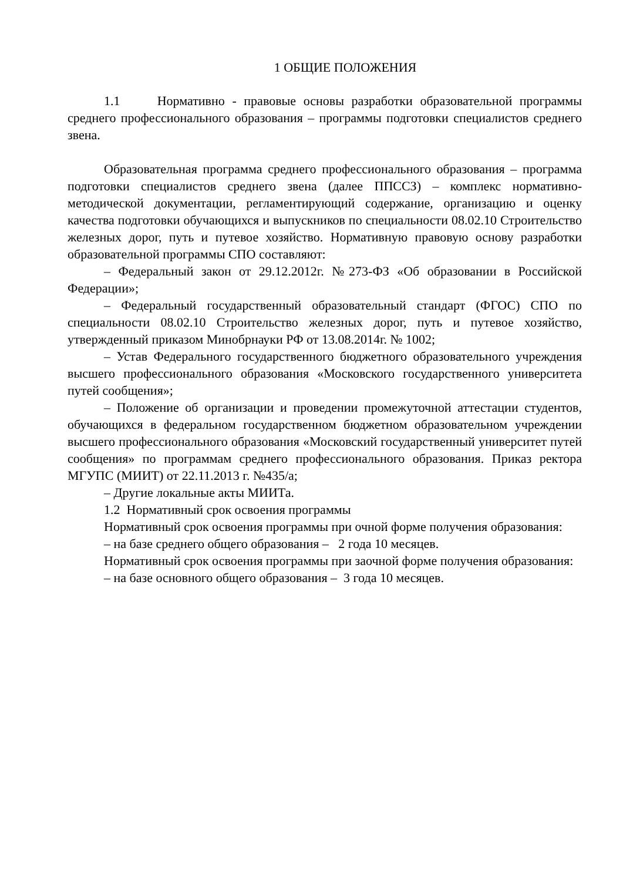1 ОБЩИЕ ПОЛОЖЕНИЯ
1.1 Нормативно - правовые основы разработки образовательной программы среднего профессионального образования – программы подготовки специалистов среднего звена.
Образовательная программа среднего профессионального образования – программа подготовки специалистов среднего звена (далее ППССЗ) – комплекс нормативно-методической документации, регламентирующий содержание, организацию и оценку качества подготовки обучающихся и выпускников по специальности 08.02.10 Строительство железных дорог, путь и путевое хозяйство. Нормативную правовую основу разработки образовательной программы СПО составляют:
– Федеральный закон от 29.12.2012г. №273-ФЗ «Об образовании в Российской Федерации»;
– Федеральный государственный образовательный стандарт (ФГОС) СПО по специальности 08.02.10 Строительство железных дорог, путь и путевое хозяйство, утвержденный приказом Минобрнауки РФ от 13.08.2014г. № 1002;
– Устав Федерального государственного бюджетного образовательного учреждения высшего профессионального образования «Московского государственного университета путей сообщения»;
– Положение об организации и проведении промежуточной аттестации студентов, обучающихся в федеральном государственном бюджетном образовательном учреждении высшего профессионального образования «Московский государственный университет путей сообщения» по программам среднего профессионального образования. Приказ ректора МГУПС (МИИТ) от 22.11.2013 г. №435/а;
– Другие локальные акты МИИТа.
1.2 Нормативный срок освоения программы
Нормативный срок освоения программы при очной форме получения образования:
– на базе среднего общего образования – 2 года 10 месяцев.
Нормативный срок освоения программы при заочной форме получения образования:
– на базе основного общего образования – 3 года 10 месяцев.